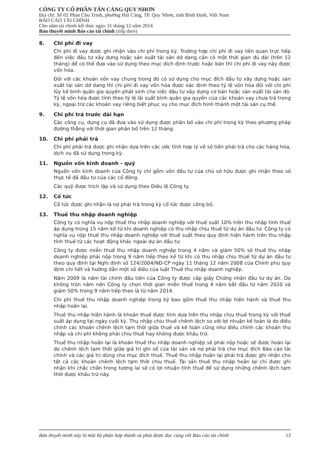CÔNG TY CỔ PHẦN TÂN CẢNG QUY NHƠN
Địa chỉ: Số 02 Phan Chu Trinh, phường Hải Cảng, TP. Quy Nhơn, tỉnh Bình Định, Việt Nam
BÁO CÁO TÀI CHÍNH
Cho năm tài chính kết thúc ngày 31 tháng 12 năm 2014
Bản thuyết minh Báo cáo tài chính (tiếp theo)
8. Chi phí đi vay
Chi phí đi vay được ghi nhận vào chi phí trong kỳ. Trường hợp chi phí đi vay liên quan trực tiếp đến việc đầu tư xây dựng hoặc sản xuất tài sản dở dang cần có một thời gian đủ dài (trên 12 tháng) để có thể đưa vào sử dụng theo mục đích định trước hoặc bán thì chi phí đi vay này được vốn hóa.
Đối với các khoản vốn vay chung trong đó có sử dụng cho mục đích đầu tư xây dựng hoặc sản xuất tài sản dở dang thì chi phí đi vay vốn hóa được xác định theo tỷ lệ vốn hóa đối với chi phí lũy kế bình quân gia quyền phát sinh cho việc đầu tư xây dựng cơ bản hoặc sản xuất tài sản đó. Tỷ lệ vốn hóa được tính theo tỷ lệ lãi suất bình quân gia quyền của các khoản vay chưa trả trong kỳ, ngoại trừ các khoản vay riêng biệt phục vụ cho mục đích hình thành một tài sản cụ thể.
9. Chi phí trả trước dài hạn
Các công cụ, dụng cụ đã đưa vào sử dụng được phân bổ vào chi phí trong kỳ theo phương pháp đường thẳng với thời gian phân bổ trên 12 tháng.
10. Chi phí phải trả
Chi phí phải trả được ghi nhận dựa trên các ước tính hợp lý về số tiền phải trả cho các hàng hóa, dịch vụ đã sử dụng trong kỳ.
11. Nguồn vốn kinh doanh - quỹ
Nguồn vốn kinh doanh của Công ty chỉ gồm vốn đầu tư của chủ sở hữu được ghi nhận theo số thực tế đã đầu tư của các cổ đông.
Các quỹ được trích lập và sử dụng theo Điều lệ Công ty.
12. Cổ tức
Cổ tức được ghi nhận là nợ phải trả trong kỳ cổ tức được công bố.
13. Thuế thu nhập doanh nghiệp
Công ty có nghĩa vụ nộp thuế thu nhập doanh nghiệp với thuế suất 10% trên thu nhập tính thuế áp dụng trong 15 năm kể từ khi doanh nghiệp có thu nhập chịu thuế từ dự án đầu tư. Công ty có nghĩa vụ nộp thuế thu nhập doanh nghiệp với thuế suất theo quy định hiện hành trên thu nhập tính thuế từ các hoạt động khác ngoài dự án đầu tư.
Công ty được miễn thuế thu nhập doanh nghiệp trong 4 năm và giảm 50% số thuế thu nhập doanh nghiệp phải nộp trong 9 năm tiếp theo kể từ khi có thu nhập chịu thuế từ dự án đầu tư theo quy định tại Nghị định số 124/2004/NĐ-CP ngày 11 tháng 12 năm 2008 của Chính phủ quy định chi tiết và hướng dẫn một số điều của luật Thuế thu nhập doanh nghiệp.
Năm 2009 là năm tài chính đầu tiên của Công ty được cấp giấy Chứng nhận đầu tư dự án. Do không tròn năm nên Công ty chọn thời gian miễn thuế trong 4 năm bắt đầu từ năm 2010 và giảm 50% trong 9 năm tiếp theo là từ năm 2014.
Chi phí thuế thu nhập doanh nghiệp trong kỳ bao gồm thuế thu nhập hiện hành và thuế thu nhập hoãn lại.
Thuế thu nhập hiện hành là khoản thuế được tính dựa trên thu nhập chịu thuế trong kỳ với thuế suất áp dụng tại ngày cuối kỳ. Thu nhập chịu thuế chênh lệch so với lợi nhuận kế toán là do điều chỉnh các khoản chênh lệch tạm thời giữa thuế và kế toán cũng như điều chỉnh các khoản thu nhập và chi phí không phải chịu thuế hay không được khấu trừ.
Thuế thu nhập hoãn lại là khoản thuế thu nhập doanh nghiệp sẽ phải nộp hoặc sẽ được hoàn lại do chênh lệch tạm thời giữa giá trị ghi sổ của tài sản và nợ phải trả cho mục đích Báo cáo tài chính và các giá trị dùng cho mục đích thuế. Thuế thu nhập hoãn lại phải trả được ghi nhận cho tất cả các khoản chênh lệch tạm thời chịu thuế. Tài sản thuế thu nhập hoãn lại chỉ được ghi nhận khi chắc chắn trong tương lai sẽ có lợi nhuận tính thuế để sử dụng những chênh lệch tạm thời được khấu trừ này.
Bản thuyết minh này là một bộ phận hợp thành và phải được đọc cùng với Báo cáo tài chính 13